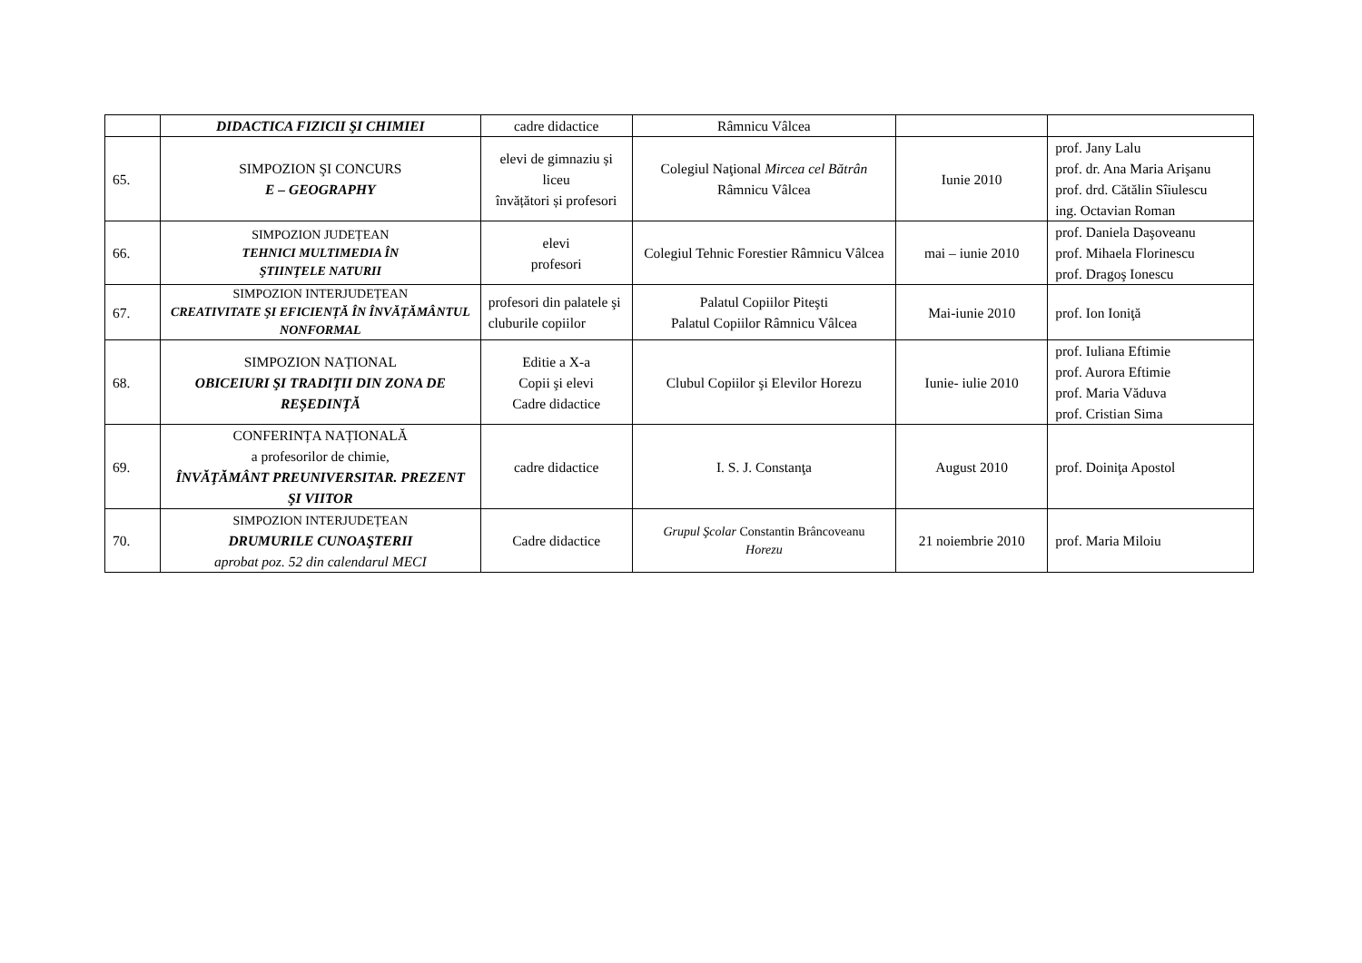| | DIDACTICA FIZICII ŞI CHIMIEI | cadre didactice | Râmnicu Vâlcea | | |
| 65. | SIMPOZION ŞI CONCURS E – GEOGRAPHY | elevi de gimnaziu și liceu învățători și profesori | Colegiul Naţional Mircea cel Bătrân Râmnicu Vâlcea | Iunie 2010 | prof. Jany Lalu prof. dr. Ana Maria Arişanu prof. drd. Cătălin Sîiulescu ing. Octavian Roman |
| 66. | SIMPOZION JUDEȚEAN TEHNICI MULTIMEDIA ÎN ŞTIINŢELE NATURII | elevi profesori | Colegiul Tehnic Forestier Râmnicu Vâlcea | mai – iunie 2010 | prof. Daniela Daşoveanu prof. Mihaela Florinescu prof. Dragoş Ionescu |
| 67. | SIMPOZION INTERJUDEȚEAN CREATIVITATE ŞI EFICIENȚĂ ÎN ÎNVĂȚĂMÂNTUL NONFORMAL | profesori din palatele şi cluburile copiilor | Palatul Copiilor Piteşti Palatul Copiilor Râmnicu Vâlcea | Mai-iunie 2010 | prof. Ion Ioniţă |
| 68. | SIMPOZION NAȚIONAL OBICEIURI ŞI TRADIȚII DIN ZONA DE REȘEDINȚĂ | Editie a X-a Copii şi elevi Cadre didactice | Clubul Copiilor şi Elevilor Horezu | Iunie- iulie 2010 | prof. Iuliana Eftimie prof. Aurora Eftimie prof. Maria Văduva prof. Cristian Sima |
| 69. | CONFERINȚA NAȚIONALĂ a profesorilor de chimie, ÎNVĂŢĂMÂNT PREUNIVERSITAR. PREZENT ŞI VIITOR | cadre didactice | I. S. J. Constanţa | August 2010 | prof. Doiniţa Apostol |
| 70. | SIMPOZION INTERJUDEȚEAN DRUMURILE CUNOAŞTERII aprobat poz. 52 din calendarul MECI | Cadre didactice | Grupul Şcolar Constantin Brâncoveanu Horezu | 21 noiembrie 2010 | prof. Maria Miloiu |